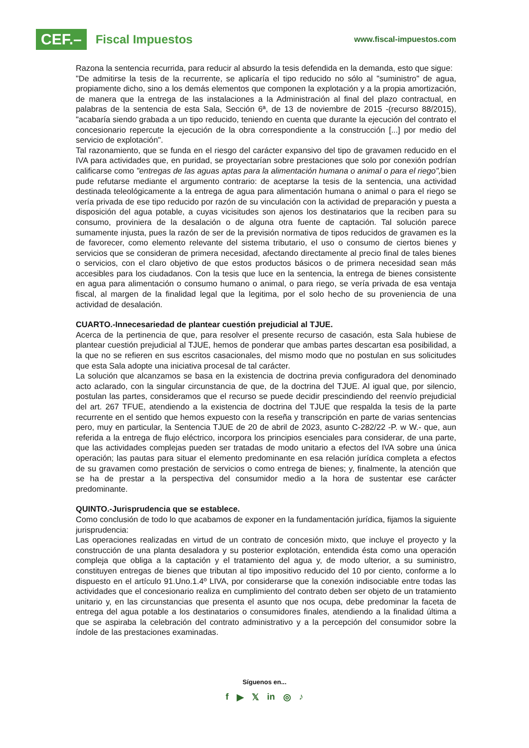CEF.–
Fiscal Impuestos
www.fiscal-impuestos.com
Razona la sentencia recurrida, para reducir al absurdo la tesis defendida en la demanda, esto que sigue:
"De admitirse la tesis de la recurrente, se aplicaría el tipo reducido no sólo al "suministro" de agua, propiamente dicho, sino a los demás elementos que componen la explotación y a la propia amortización, de manera que la entrega de las instalaciones a la Administración al final del plazo contractual, en palabras de la sentencia de esta Sala, Sección 6ª, de 13 de noviembre de 2015 -(recurso 88/2015), "acabaría siendo grabada a un tipo reducido, teniendo en cuenta que durante la ejecución del contrato el concesionario repercute la ejecución de la obra correspondiente a la construcción [...] por medio del servicio de explotación".
Tal razonamiento, que se funda en el riesgo del carácter expansivo del tipo de gravamen reducido en el IVA para actividades que, en puridad, se proyectarían sobre prestaciones que solo por conexión podrían calificarse como "entregas de las aguas aptas para la alimentación humana o animal o para el riego", bien pude refutarse mediante el argumento contrario: de aceptarse la tesis de la sentencia, una actividad destinada teleológicamente a la entrega de agua para alimentación humana o animal o para el riego se vería privada de ese tipo reducido por razón de su vinculación con la actividad de preparación y puesta a disposición del agua potable, a cuyas vicisitudes son ajenos los destinatarios que la reciben para su consumo, proviniera de la desalación o de alguna otra fuente de captación. Tal solución parece sumamente injusta, pues la razón de ser de la previsión normativa de tipos reducidos de gravamen es la de favorecer, como elemento relevante del sistema tributario, el uso o consumo de ciertos bienes y servicios que se consideran de primera necesidad, afectando directamente al precio final de tales bienes o servicios, con el claro objetivo de que estos productos básicos o de primera necesidad sean más accesibles para los ciudadanos. Con la tesis que luce en la sentencia, la entrega de bienes consistente en agua para alimentación o consumo humano o animal, o para riego, se vería privada de esa ventaja fiscal, al margen de la finalidad legal que la legitima, por el solo hecho de su proveniencia de una actividad de desalación.
CUARTO.-Innecesariedad de plantear cuestión prejudicial al TJUE.
Acerca de la pertinencia de que, para resolver el presente recurso de casación, esta Sala hubiese de plantear cuestión prejudicial al TJUE, hemos de ponderar que ambas partes descartan esa posibilidad, a la que no se refieren en sus escritos casacionales, del mismo modo que no postulan en sus solicitudes que esta Sala adopte una iniciativa procesal de tal carácter.
La solución que alcanzamos se basa en la existencia de doctrina previa configuradora del denominado acto aclarado, con la singular circunstancia de que, de la doctrina del TJUE. Al igual que, por silencio, postulan las partes, consideramos que el recurso se puede decidir prescindiendo del reenvío prejudicial del art. 267 TFUE, atendiendo a la existencia de doctrina del TJUE que respalda la tesis de la parte recurrente en el sentido que hemos expuesto con la reseña y transcripción en parte de varias sentencias pero, muy en particular, la Sentencia TJUE de 20 de abril de 2023, asunto C-282/22 -P. w W.- que, aun referida a la entrega de flujo eléctrico, incorpora los principios esenciales para considerar, de una parte, que las actividades complejas pueden ser tratadas de modo unitario a efectos del IVA sobre una única operación; las pautas para situar el elemento predominante en esa relación jurídica completa a efectos de su gravamen como prestación de servicios o como entrega de bienes; y, finalmente, la atención que se ha de prestar a la perspectiva del consumidor medio a la hora de sustentar ese carácter predominante.
QUINTO.-Jurisprudencia que se establece.
Como conclusión de todo lo que acabamos de exponer en la fundamentación jurídica, fijamos la siguiente jurisprudencia:
Las operaciones realizadas en virtud de un contrato de concesión mixto, que incluye el proyecto y la construcción de una planta desaladora y su posterior explotación, entendida ésta como una operación compleja que obliga a la captación y el tratamiento del agua y, de modo ulterior, a su suministro, constituyen entregas de bienes que tributan al tipo impositivo reducido del 10 por ciento, conforme a lo dispuesto en el artículo 91.Uno.1.4º LIVA, por considerarse que la conexión indisociable entre todas las actividades que el concesionario realiza en cumplimiento del contrato deben ser objeto de un tratamiento unitario y, en las circunstancias que presenta el asunto que nos ocupa, debe predominar la faceta de entrega del agua potable a los destinatarios o consumidores finales, atendiendo a la finalidad última a que se aspiraba la celebración del contrato administrativo y a la percepción del consumidor sobre la índole de las prestaciones examinadas.
Síguenos en...
f ▶ 𝕏 in ◎ ♪